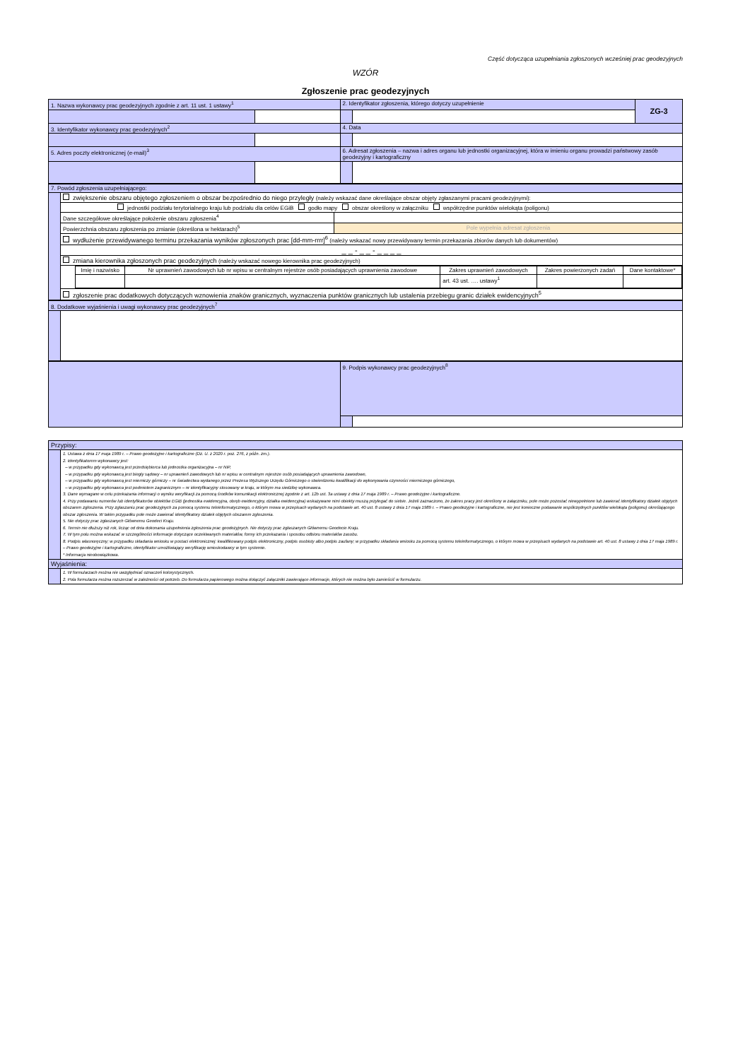Część dotycząca uzupełniania zgłoszonych wcześniej prac geodezyjnych
WZÓR
Zgłoszenie prac geodezyjnych
| 1. Nazwa wykonawcy prac geodezyjnych zgodnie z art. 11 ust. 1 ustawy<sup>1</sup> | | 2. Identyfikator zgłoszenia, którego dotyczy uzupełnienie | | ZG-3 |
| 3. Identyfikator wykonawcy prac geodezyjnych<sup>2</sup> | | 4. Data | | |
| 5. Adres poczty elektronicznej (e-mail)<sup>3</sup> | | 6. Adresat zgłoszenia – nazwa i adres organu lub jednostki organizacyjnej, która w imieniu organu prowadzi państwowy zasób geodezyjny i kartograficzny | | |
| 7. Powód zgłoszenia uzupełniającego: | | |
| | zwiększenie obszaru objętego zgłoszeniem o obszar bezpośrednio do niego przyległy (należy wskazać dane określające obszar objęty zgłaszanymi pracami geodezyjnymi): | |
| | jednostki podziału terytorialnego kraju lub podziału dla celów EGiB godło mapy obszar określony w załączniku współrzędne punktów wielokąta (poligonu) | |
| | Dane szczegółowe określające położenie obszaru zgłoszenia<sup>4</sup> | |
| | Powierzchnia obszaru zgłoszenia po zmianie (określona w hektarach)<sup>5</sup> | Pole wypełnia adresat zgłoszenia |
| | wydłużenie przewidywanego terminu przekazania wyników zgłoszonych prac [dd-mm-rrrr]<sup>6</sup> (należy wskazać nowy przewidywany termin przekazania zbiorów danych lub dokumentów) | |
| | _ _ - _ _ - _ _ _ _ | |
| | zmiana kierownika zgłoszonych prac geodezyjnych (należy wskazać nowego kierownika prac geodezyjnych) | |
| | / Imię i nazwisko / Nr uprawnień zawodowych lub nr wpisu w centralnym rejestrze osób posiadających uprawnienia zawodowe / Zakres uprawnień zawodowych / Zakres powierzonych zadań / Dane kontaktowe* / / / / art. 43 ust. …. ustawy<sup>1</sup> / / / | |
| | zgłoszenie prac dodatkowych dotyczących wznowienia znaków granicznych, wyznaczenia punktów granicznych lub ustalenia przebiegu granic działek ewidencyjnych<sup>5</sup> | |
| 8. Dodatkowe wyjaśnienia i uwagi wykonawcy prac geodezyjnych<sup>7</sup> | |
| | 9. Podpis wykonawcy prac geodezyjnych<sup>8</sup> | |
| Przypisy: | |
| | 1. Ustawa z dnia 17 maja 1989 r. – Prawo geodezyjne i kartograficzne (Dz. U. z 2020 r. poz. 276, z późn. zm.). 2. Identyfikatorem wykonawcy jest: – w przypadku gdy wykonawcą jest przedsiębiorca lub jednostka organizacyjna – nr NIP, – w przypadku gdy wykonawcą jest biegły sądowy – nr uprawnień zawodowych lub nr wpisu w centralnym rejestrze osób posiadających uprawnienia zawodowe, – w przypadku gdy wykonawcą jest mierniczy górniczy – nr świadectwa wydanego przez Prezesa Wyższego Urzędu Górniczego o stwierdzeniu kwalifikacji do wykonywania czynności mierniczego górniczego, – w przypadku gdy wykonawca jest podmiotem zagranicznym – nr identyfikacyjny stosowany w kraju, w którym ma siedzibę wykonawca. 3. Dane wymagane w celu przekazania informacji o wyniku weryfikacji za pomocą środków komunikacji elektronicznej zgodnie z art. 12b ust. 3a ustawy z dnia 17 maja 1989 r. – Prawo geodezyjne i kartograficzne. 4. Przy podawaniu numerów lub identyfikatorów obiektów EGiB (jednostka ewidencyjna, obręb ewidencyjny, działka ewidencyjna) wskazywane nimi obiekty muszą przylegać do siebie. Jeżeli zaznaczono, że zakres pracy jest określony w załączniku, pole może pozostać niewypełnione lub zawierać identyfikatory działek objętych obszarem zgłoszenia. Przy zgłaszaniu prac geodezyjnych za pomocą systemu teleinformatycznego, o którym mowa w przepisach wydanych na podstawie art. 40 ust. 8 ustawy z dnia 17 maja 1989 r. – Prawo geodezyjne i kartograficzne, nie jest konieczne podawanie współrzędnych punktów wielokąta (poligonu) określającego obszar zgłoszenia. W takim przypadku pole może zawierać identyfikatory działek objętych obszarem zgłoszenia. 5. Nie dotyczy prac zgłaszanych Głównemu Geodeci Kraju. 6. Termin nie dłuższy niż rok, licząc od dnia dokonania uzupełnienia zgłoszenia prac geodezyjnych. Nie dotyczy prac zgłaszanych Głównemu Geodecie Kraju. 7. W tym polu można wskazać w szczególności informacje dotyczące oczekiwanych materiałów, formy ich przekazania i sposobu odbioru materiałów zasobu. 8. Podpis własnoręczny; w przypadku składania wniosku w postaci elektronicznej: kwalifikowany podpis elektroniczny, podpis osobisty albo podpis zaufany; w przypadku składania wniosku za pomocą systemu teleinformatycznego, o którym mowa w przepisach wydanych na podstawie art. 40 ust. 8 ustawy z dnia 17 maja 1989 r. – Prawo geodezyjne i kartograficzne, identyfikator umożliwiający weryfikację wnioskodawcy w tym systemie. * Informacja nieobowiązkowa. |
| Wyjaśnienia: | |
| | 1. W formularzach można nie uwzględniać oznaczeń kolorystycznych. 2. Pola formularza można rozszerzać w zależności od potrzeb. Do formularza papierowego można dołączyć załączniki zawierające informacje, których nie można było zamieścić w formularzu. |